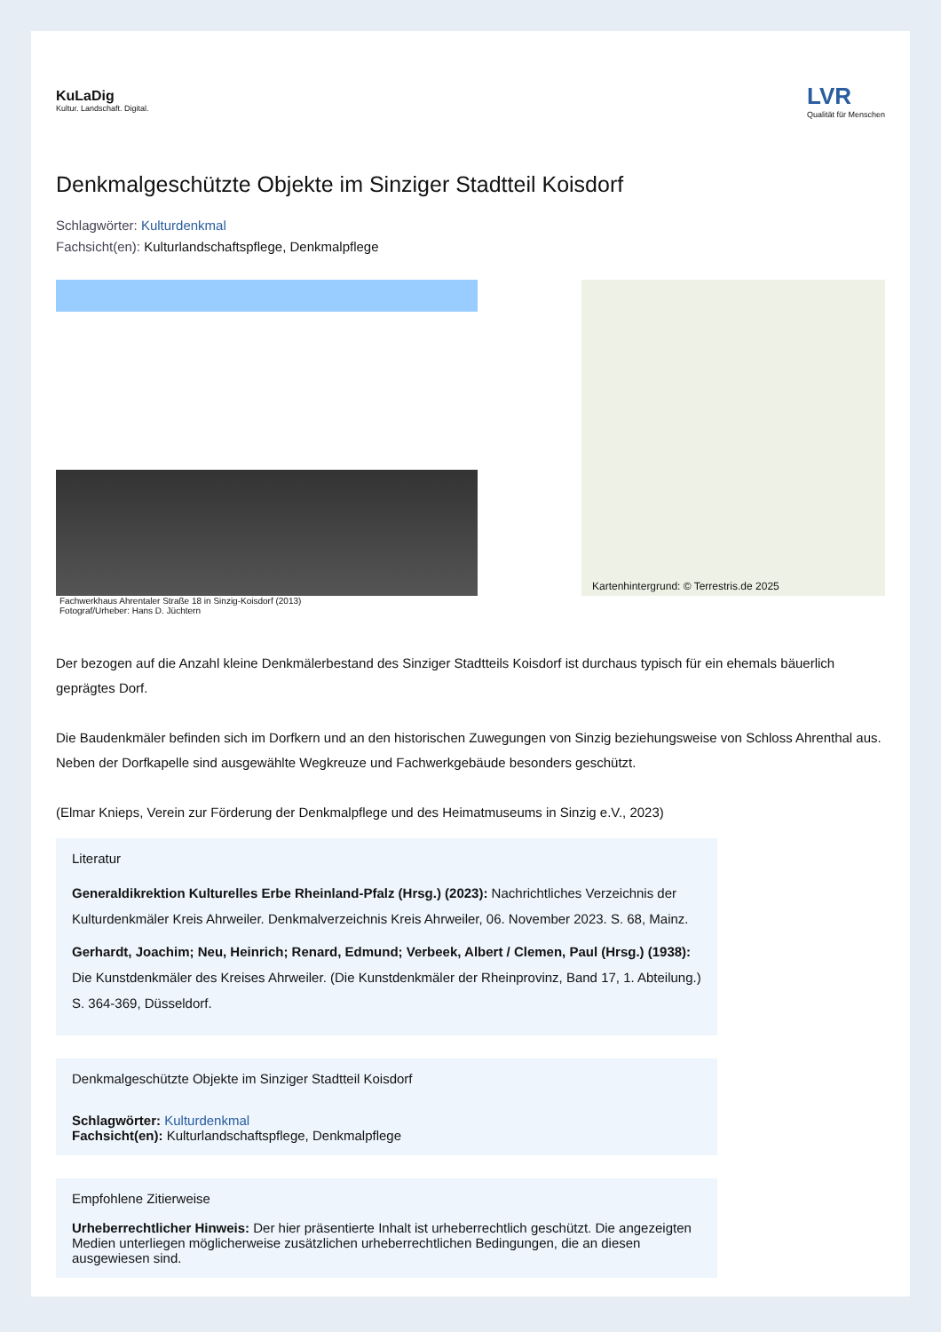KuLaDig
Kultur. Landschaft. Digital.
LVR
Qualität für Menschen
Denkmalgeschützte Objekte im Sinziger Stadtteil Koisdorf
Schlagwörter: Kulturdenkmal
Fachsicht(en): Kulturlandschaftspflege, Denkmalpflege
Fachwerkhaus Ahrentaler Straße 18 in Sinzig-Koisdorf (2013)
Fotograf/Urheber: Hans D. Jüchtern
Kartenhintergrund: © Terrestris.de 2025
Der bezogen auf die Anzahl kleine Denkmälerbestand des Sinziger Stadtteils Koisdorf ist durchaus typisch für ein ehemals bäuerlich geprägtes Dorf.
Die Baudenkmäler befinden sich im Dorfkern und an den historischen Zuwegungen von Sinzig beziehungsweise von Schloss Ahrenthal aus. Neben der Dorfkapelle sind ausgewählte Wegkreuze und Fachwerkgebäude besonders geschützt.
(Elmar Knieps, Verein zur Förderung der Denkmalpflege und des Heimatmuseums in Sinzig e.V., 2023)
Literatur
Generaldikrektion Kulturelles Erbe Rheinland-Pfalz (Hrsg.) (2023): Nachrichtliches Verzeichnis der Kulturdenkmäler Kreis Ahrweiler. Denkmalverzeichnis Kreis Ahrweiler, 06. November 2023. S. 68, Mainz.
Gerhardt, Joachim; Neu, Heinrich; Renard, Edmund; Verbeek, Albert / Clemen, Paul (Hrsg.) (1938): Die Kunstdenkmäler des Kreises Ahrweiler. (Die Kunstdenkmäler der Rheinprovinz, Band 17, 1. Abteilung.) S. 364-369, Düsseldorf.
Denkmalgeschützte Objekte im Sinziger Stadtteil Koisdorf
Schlagwörter: Kulturdenkmal
Fachsicht(en): Kulturlandschaftspflege, Denkmalpflege
Empfohlene Zitierweise
Urheberrechtlicher Hinweis: Der hier präsentierte Inhalt ist urheberrechtlich geschützt. Die angezeigten Medien unterliegen möglicherweise zusätzlichen urheberrechtlichen Bedingungen, die an diesen ausgewiesen sind.